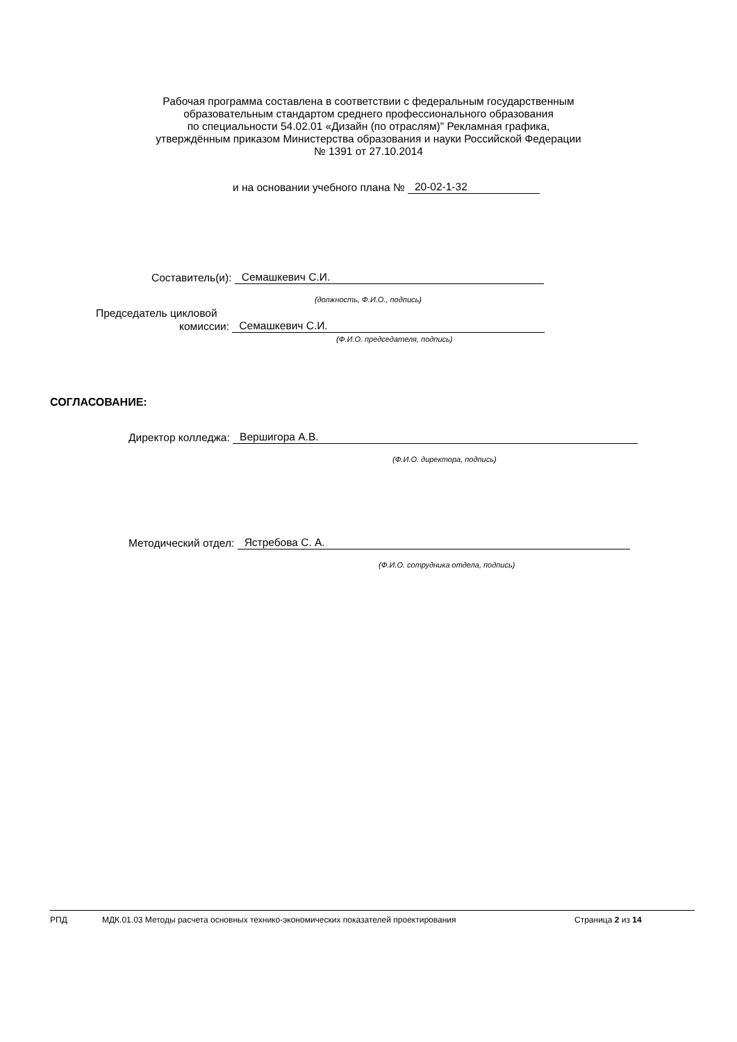Рабочая программа составлена в соответствии с федеральным государственным
образовательным стандартом среднего профессионального образования
по специальности 54.02.01 «Дизайн (по отраслям)" Рекламная графика,
утверждённым приказом Министерства образования и науки Российской Федерации
№ 1391 от 27.10.2014
и на основании учебного плана № 20-02-1-32
Составитель(и): Семашкевич С.И.
(должность, Ф.И.О., подпись)
Председатель цикловой
комиссии: Семашкевич С.И.
(Ф.И.О. председателя, подпись)
СОГЛАСОВАНИЕ:
Директор колледжа: Вершигора А.В.
(Ф.И.О. директора, подпись)
Методический отдел: Ястребова С. А.
(Ф.И.О. сотрудника отдела, подпись)
РПД МДК.01.03 Методы расчета основных технико-экономических показателей проектирования Страница 2 из 14